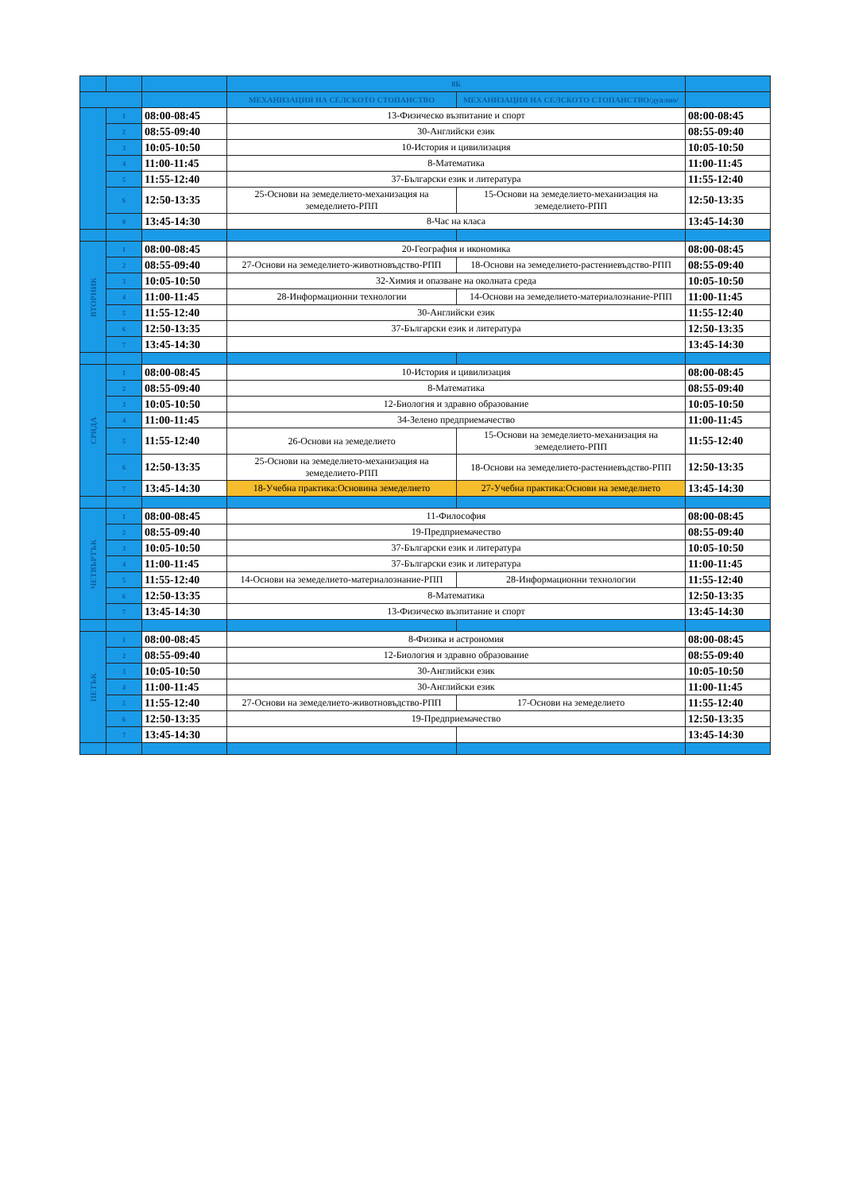| | | | 8Б | | |
| | | | МЕХАНИЗАЦИЯ НА СЕЛСКОТО СТОПАНСТВО | МЕХАНИЗАЦИЯ НА СЕЛСКОТО СТОПАНСТВО/дуално/ | |
| | 1 | 08:00-08:45 | 13-Физическо възпитание и спорт | | 08:00-08:45 |
| | 2 | 08:55-09:40 | 30-Английски език | | 08:55-09:40 |
| | 3 | 10:05-10:50 | 10-История и цивилизация | | 10:05-10:50 |
| | 4 | 11:00-11:45 | 8-Математика | | 11:00-11:45 |
| | 5 | 11:55-12:40 | 37-Български език и литература | | 11:55-12:40 |
| | 6 | 12:50-13:35 | 25-Основи на земеделието-механизация на земеделието-РПП | 15-Основи на земеделието-механизация на земеделието-РПП | 12:50-13:35 |
| | 0 | 13:45-14:30 | 8-Час на класа | | 13:45-14:30 |
| ВТОРНИК | 1 | 08:00-08:45 | 20-География и икономика | | 08:00-08:45 |
| | 2 | 08:55-09:40 | 27-Основи на земеделието-животновъдство-РПП | 18-Основи на земеделието-растениевъдство-РПП | 08:55-09:40 |
| | 3 | 10:05-10:50 | 32-Химия и опазване на околната среда | | 10:05-10:50 |
| | 4 | 11:00-11:45 | 28-Информационни технологии | 14-Основи на земеделието-материалознание-РПП | 11:00-11:45 |
| | 5 | 11:55-12:40 | 30-Английски език | | 11:55-12:40 |
| | 6 | 12:50-13:35 | 37-Български език и литература | | 12:50-13:35 |
| | 7 | 13:45-14:30 | | | 13:45-14:30 |
| СРЯДА | 1 | 08:00-08:45 | 10-История и цивилизация | | 08:00-08:45 |
| | 2 | 08:55-09:40 | 8-Математика | | 08:55-09:40 |
| | 3 | 10:05-10:50 | 12-Биология и здравно образование | | 10:05-10:50 |
| | 4 | 11:00-11:45 | 34-Зелено предприемачество | | 11:00-11:45 |
| | 5 | 11:55-12:40 | 26-Основи на земеделието | 15-Основи на земеделието-механизация на земеделието-РПП | 11:55-12:40 |
| | 6 | 12:50-13:35 | 25-Основи на земеделието-механизация на земеделието-РПП | 18-Основи на земеделието-растениевъдство-РПП | 12:50-13:35 |
| | 7 | 13:45-14:30 | 18-Учебна практика:Основина земеделието | 27-Учебна практика:Основи на земеделието | 13:45-14:30 |
| ЧЕТВЪРТЪК | 1 | 08:00-08:45 | 11-Философия | | 08:00-08:45 |
| | 2 | 08:55-09:40 | 19-Предприемачество | | 08:55-09:40 |
| | 3 | 10:05-10:50 | 37-Български език и литература | | 10:05-10:50 |
| | 4 | 11:00-11:45 | 37-Български език и литература | | 11:00-11:45 |
| | 5 | 11:55-12:40 | 14-Основи на земеделието-материалознание-РПП | 28-Информационни технологии | 11:55-12:40 |
| | 6 | 12:50-13:35 | 8-Математика | | 12:50-13:35 |
| | 7 | 13:45-14:30 | 13-Физическо възпитание и спорт | | 13:45-14:30 |
| ПЕТЪК | 1 | 08:00-08:45 | 8-Физика и астрономия | | 08:00-08:45 |
| | 2 | 08:55-09:40 | 12-Биология и здравно образование | | 08:55-09:40 |
| | 3 | 10:05-10:50 | 30-Английски език | | 10:05-10:50 |
| | 4 | 11:00-11:45 | 30-Английски език | | 11:00-11:45 |
| | 5 | 11:55-12:40 | 27-Основи на земеделието-животновъдство-РПП | 17-Основи на земеделието | 11:55-12:40 |
| | 6 | 12:50-13:35 | 19-Предприемачество | | 12:50-13:35 |
| | 7 | 13:45-14:30 | | | 13:45-14:30 |